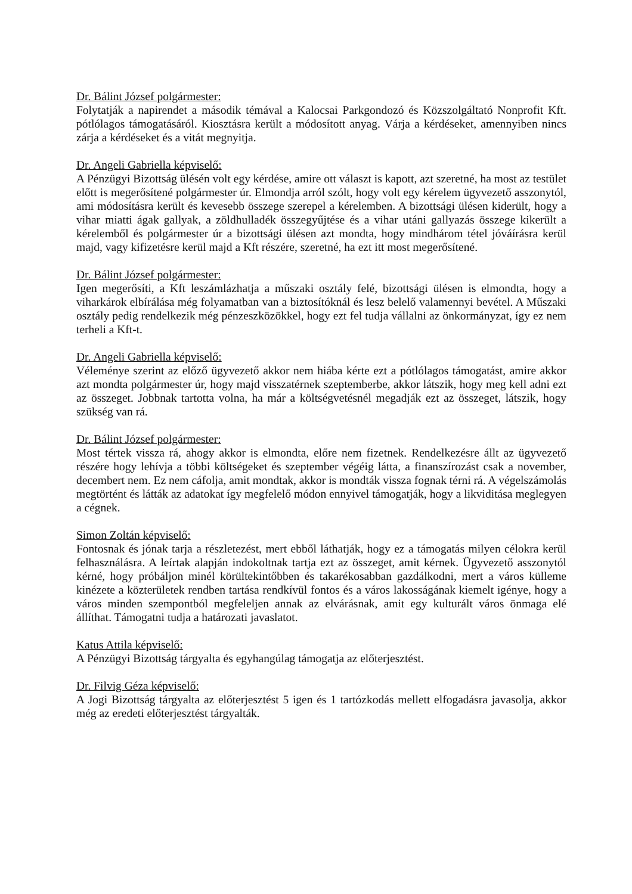Dr. Bálint József polgármester:
Folytatják a napirendet a második témával a Kalocsai Parkgondozó és Közszolgáltató Nonprofit Kft. pótlólagos támogatásáról. Kiosztásra került a módosított anyag. Várja a kérdéseket, amennyiben nincs zárja a kérdéseket és a vitát megnyitja.
Dr. Angeli Gabriella képviselő:
A Pénzügyi Bizottság ülésén volt egy kérdése, amire ott választ is kapott, azt szeretné, ha most az testület előtt is megerősítené polgármester úr. Elmondja arról szólt, hogy volt egy kérelem ügyvezető asszonytól, ami módosításra került és kevesebb összege szerepel a kérelemben. A bizottsági ülésen kiderült, hogy a vihar miatti ágak gallyak, a zöldhulladék összegyűjtése és a vihar utáni gallyazás összege kikerült a kérelemből és polgármester úr a bizottsági ülésen azt mondta, hogy mindhárom tétel jóváírásra kerül majd, vagy kifizetésre kerül majd a Kft részére, szeretné, ha ezt itt most megerősítené.
Dr. Bálint József polgármester:
Igen megerősíti, a Kft leszámlázhatja a műszaki osztály felé, bizottsági ülésen is elmondta, hogy a viharkárok elbírálása még folyamatban van a biztosítóknál és lesz belelő valamennyi bevétel. A Műszaki osztály pedig rendelkezik még pénzeszközökkel, hogy ezt fel tudja vállalni az önkormányzat, így ez nem terheli a Kft-t.
Dr. Angeli Gabriella képviselő:
Véleménye szerint az előző ügyvezető akkor nem hiába kérte ezt a pótlólagos támogatást, amire akkor azt mondta polgármester úr, hogy majd visszatérnek szeptemberbe, akkor látszik, hogy meg kell adni ezt az összeget. Jobbnak tartotta volna, ha már a költségvetésnél megadják ezt az összeget, látszik, hogy szükség van rá.
Dr. Bálint József polgármester:
Most tértek vissza rá, ahogy akkor is elmondta, előre nem fizetnek. Rendelkezésre állt az ügyvezető részére hogy lehívja a többi költségeket és szeptember végéig látta, a finanszírozást csak a november, decembert nem. Ez nem cáfolja, amit mondtak, akkor is mondták vissza fognak térni rá. A végelszámolás megtörtént és látták az adatokat így megfelelő módon ennyivel támogatják, hogy a likviditása meglegyen a cégnek.
Simon Zoltán képviselő:
Fontosnak és jónak tarja a részletezést, mert ebből láthatják, hogy ez a támogatás milyen célokra kerül felhasználásra. A leírtak alapján indokoltnak tartja ezt az összeget, amit kérnek. Ügyvezető asszonytól kérné, hogy próbáljon minél körültekintőbben és takarékosabban gazdálkodni, mert a város külleme kinézete a közterületek rendben tartása rendkívül fontos és a város lakosságának kiemelt igénye, hogy a város minden szempontból megfeleljen annak az elvárásnak, amit egy kulturált város önmaga elé állíthat. Támogatni tudja a határozati javaslatot.
Katus Attila képviselő:
A Pénzügyi Bizottság tárgyalta és egyhangúlag támogatja az előterjesztést.
Dr. Filvig Géza képviselő:
A Jogi Bizottság tárgyalta az előterjesztést 5 igen és 1 tartózkodás mellett elfogadásra javasolja, akkor még az eredeti előterjesztést tárgyalták.